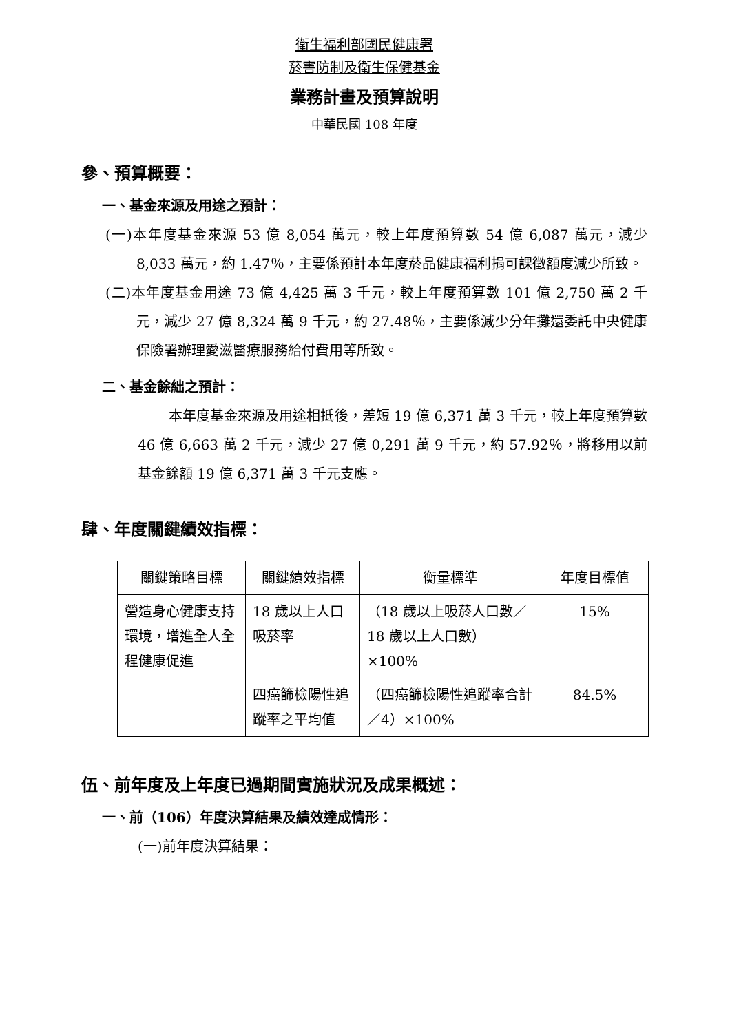衛生福利部國民健康署
菸害防制及衛生保健基金
業務計畫及預算說明
中華民國 108 年度
參、預算概要：
一、基金來源及用途之預計：
(一)本年度基金來源 53 億 8,054 萬元，較上年度預算數 54 億 6,087 萬元，減少 8,033 萬元，約 1.47％，主要係預計本年度菸品健康福利捐可課徵額度減少所致。
(二)本年度基金用途 73 億 4,425 萬 3 千元，較上年度預算數 101 億 2,750 萬 2 千元，減少 27 億 8,324 萬 9 千元，約 27.48％，主要係減少分年攤還委託中央健康保險署辦理愛滋醫療服務給付費用等所致。
二、基金餘絀之預計：
本年度基金來源及用途相抵後，差短 19 億 6,371 萬 3 千元，較上年度預算數 46 億 6,663 萬 2 千元，減少 27 億 0,291 萬 9 千元，約 57.92％，將移用以前基金餘額 19 億 6,371 萬 3 千元支應。
肆、年度關鍵績效指標：
| 關鍵策略目標 | 關鍵績效指標 | 衡量標準 | 年度目標值 |
| --- | --- | --- | --- |
| 營造身心健康支持環境，增進全人全程健康促進 | 18 歲以上人口吸菸率 | （18 歲以上吸菸人口數／18 歲以上人口數）×100% | 15% |
| | 四癌篩檢陽性追蹤率之平均值 | （四癌篩檢陽性追蹤率合計／4）×100% | 84.5% |
伍、前年度及上年度已過期間實施狀況及成果概述：
一、前（106）年度決算結果及績效達成情形：
(一)前年度決算結果：